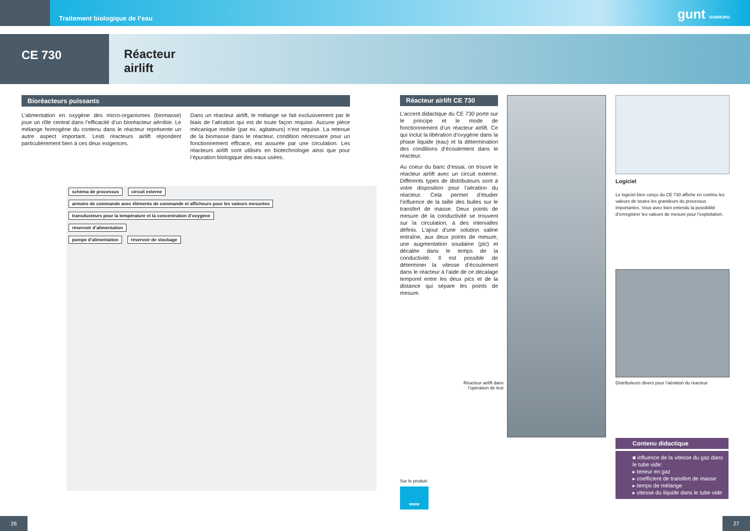Traitement biologique de l’eau
gunt HAMBURG
CE 730 Réacteur
airlift
Bioréacteurs puissants
L’alimentation en oxygène des micro-organismes (biomasse) joue un rôle central dans l’efficacité d’un bioréacteur aérobie. Le mélange homogène du contenu dans le réacteur représente un autre aspect important. Lesb réacteurs airlift répondent particulièrement bien à ces deux exigences.
Dans un réacteur airlift, le mélange se fait exclusivement par le biais de l’aération qui est de toute façon requise. Aucune pièce mécanique mobile (par ex. agitateurs) n’est requise. La retenue de la biomasse dans le réacteur, condition nécessaire pour un fonctionnement efficace, est assurée par une circulation. Les réacteurs airlift sont utilisés en biotechnologie ainsi que pour l’épuration biologique des eaux usées.
schéma de processus circuit externe armoire de commande avec éléments de commande et afficheurs pour les valeurs mesurées
transducteurs pour la température et la concentration d’oxygène
réservoir d’alimentation
pompe d’alimentation réservoir de stockage
Réacteur airlift CE 730
L’accent didactique du CE 730 porte sur le principe et le mode de fonctionnement d’un réacteur airlift. Ce qui inclut la libération d’oxygène dans la phase liquide (eau) et la détermination des conditions d’écoulement dans le réacteur.
Au coeur du banc d’essai, on trouve le réacteur airlift avec un circuit externe. Différents types de distributeurs sont à votre disposition pour l’aération du réacteur. Cela permet d’étudier l’influence de la taille des bulles sur le transfert de masse. Deux points de mesure de la conductivité se trouvent sur la circulation, à des intervalles définis. L’ajout d’une solution saline entraîne, aux deux points de mesure, une augmentation soudaine (pic) et décalée dans le temps de la conductivité. Il est possible de déterminer la vitesse d’écoulement dans le réacteur à l’aide de ce décalage temporel entre les deux pics et de la distance qui sépare les points de mesure.
Réacteur airlift dans l’opération de test
Logiciel
Le logiciel bien conçu du CE 730 affiche en continu les valeurs de toutes les grandeurs du processus importantes. Vous avez bien entendu la possibilité d’enregistrer les valeurs de mesure pour l’exploitation.
Distributeurs divers pour l’aération du réacteur
Sur le produit:
www
Contenu didactique
■ influence de la vitesse du gaz dans le tube vide:
▸ teneur en gaz
▸ coefficient de transfert de masse
▸ temps de mélange
▸ vitesse du liquide dans le tube vide
26 27